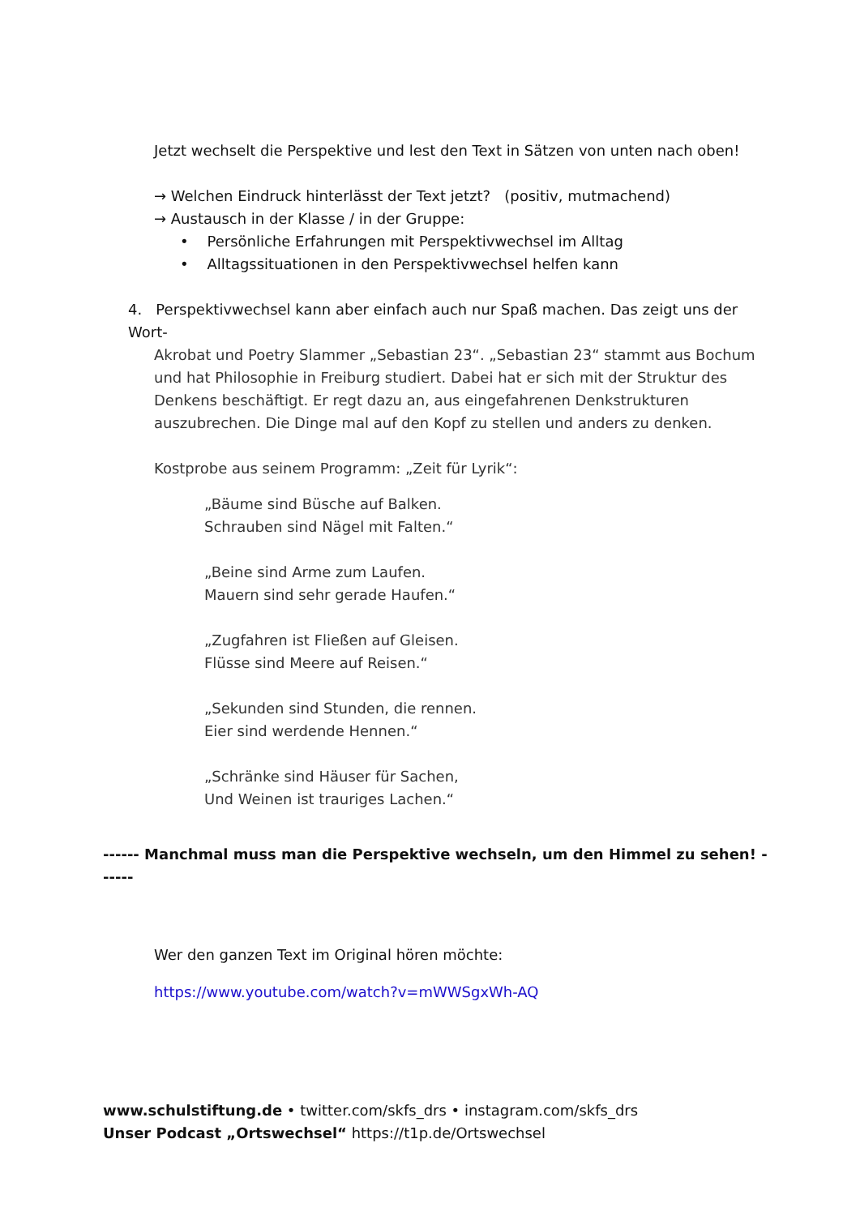Jetzt wechselt die Perspektive und lest den Text in Sätzen von unten nach oben!
→ Welchen Eindruck hinterlässt der Text jetzt? (positiv, mutmachend)
→ Austausch in der Klasse / in der Gruppe:
• Persönliche Erfahrungen mit Perspektivwechsel im Alltag
• Alltagssituationen in den Perspektivwechsel helfen kann
4. Perspektivwechsel kann aber einfach auch nur Spaß machen. Das zeigt uns der Wort-
Akrobat und Poetry Slammer „Sebastian 23“. „Sebastian 23“ stammt aus Bochum und hat Philosophie in Freiburg studiert. Dabei hat er sich mit der Struktur des Denkens beschäftigt. Er regt dazu an, aus eingefahrenen Denkstrukturen auszubrechen. Die Dinge mal auf den Kopf zu stellen und anders zu denken.
Kostprobe aus seinem Programm: „Zeit für Lyrik“:
„Bäume sind Büsche auf Balken.
Schrauben sind Nägel mit Falten.“
„Beine sind Arme zum Laufen.
Mauern sind sehr gerade Haufen.“
„Zugfahren ist Fließen auf Gleisen.
Flüsse sind Meere auf Reisen.“
„Sekunden sind Stunden, die rennen.
Eier sind werdende Hennen.“
„Schränke sind Häuser für Sachen,
Und Weinen ist trauriges Lachen.“
------ Manchmal muss man die Perspektive wechseln, um den Himmel zu sehen! ------
Wer den ganzen Text im Original hören möchte:
https://www.youtube.com/watch?v=mWWSgxWh-AQ
www.schulstiftung.de • twitter.com/skfs_drs • instagram.com/skfs_drs
Unser Podcast „Ortswechsel“ https://t1p.de/Ortswechsel